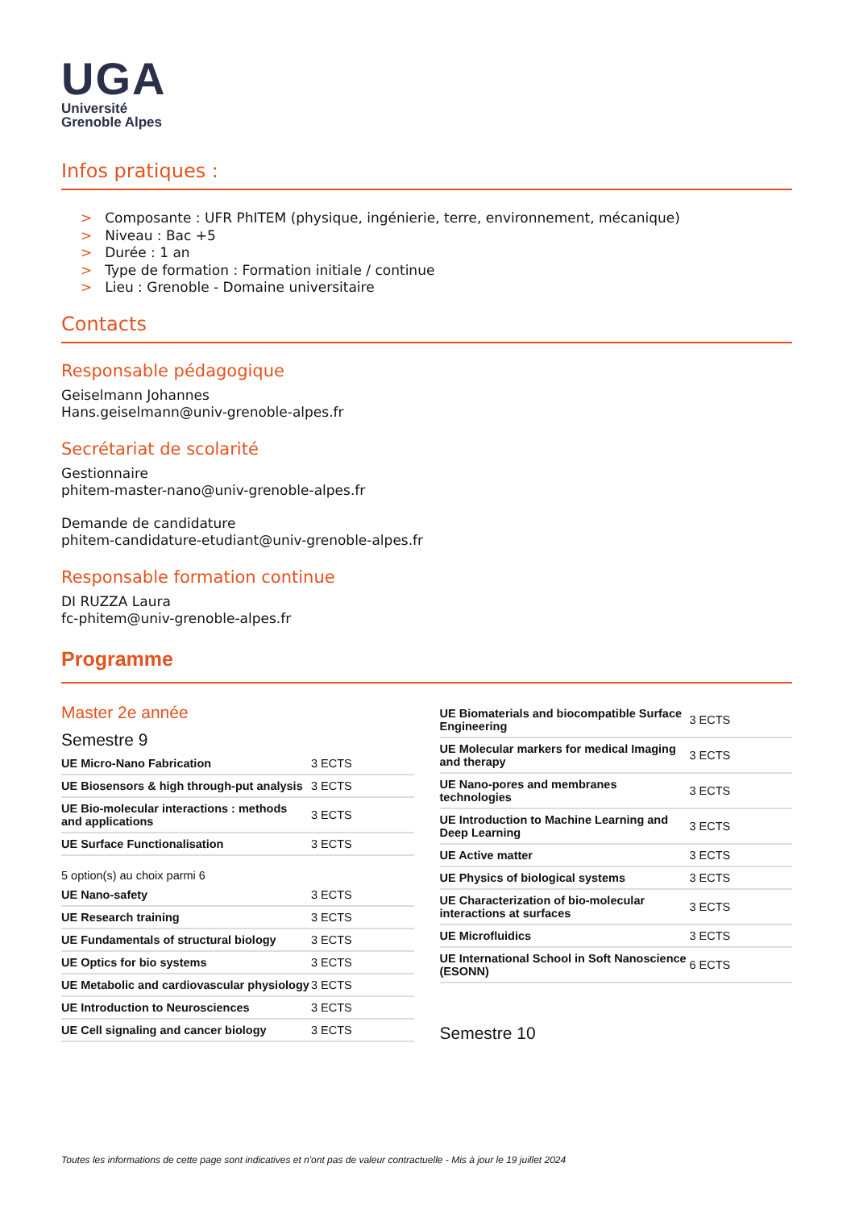UGA
Université
Grenoble Alpes
Infos pratiques :
> Composante : UFR PhITEM (physique, ingénierie, terre, environnement, mécanique)
> Niveau : Bac +5
> Durée : 1 an
> Type de formation : Formation initiale / continue
> Lieu : Grenoble - Domaine universitaire
Contacts
Responsable pédagogique
Geiselmann Johannes
Hans.geiselmann@univ-grenoble-alpes.fr
Secrétariat de scolarité
Gestionnaire
phitem-master-nano@univ-grenoble-alpes.fr
Demande de candidature
phitem-candidature-etudiant@univ-grenoble-alpes.fr
Responsable formation continue
DI RUZZA Laura
fc-phitem@univ-grenoble-alpes.fr
Programme
Master 2e année
Semestre 9
| UE Micro-Nano Fabrication | 3 ECTS |
| UE Biosensors & high through-put analysis | 3 ECTS |
| UE Bio-molecular interactions : methods and applications | 3 ECTS |
| UE Surface Functionalisation | 3 ECTS |
5 option(s) au choix parmi 6
| UE Nano-safety | 3 ECTS |
| UE Research training | 3 ECTS |
| UE Fundamentals of structural biology | 3 ECTS |
| UE Optics for bio systems | 3 ECTS |
| UE Metabolic and cardiovascular physiology | 3 ECTS |
| UE Introduction to Neurosciences | 3 ECTS |
| UE Cell signaling and cancer biology | 3 ECTS |
| UE Biomaterials and biocompatible Surface Engineering | 3 ECTS |
| UE Molecular markers for medical Imaging and therapy | 3 ECTS |
| UE Nano-pores and membranes technologies | 3 ECTS |
| UE Introduction to Machine Learning and Deep Learning | 3 ECTS |
| UE Active matter | 3 ECTS |
| UE Physics of biological systems | 3 ECTS |
| UE Characterization of bio-molecular interactions at surfaces | 3 ECTS |
| UE Microfluidics | 3 ECTS |
| UE International School in Soft Nanoscience (ESONN) | 6 ECTS |
Semestre 10
Toutes les informations de cette page sont indicatives et n'ont pas de valeur contractuelle - Mis à jour le 19 juillet 2024